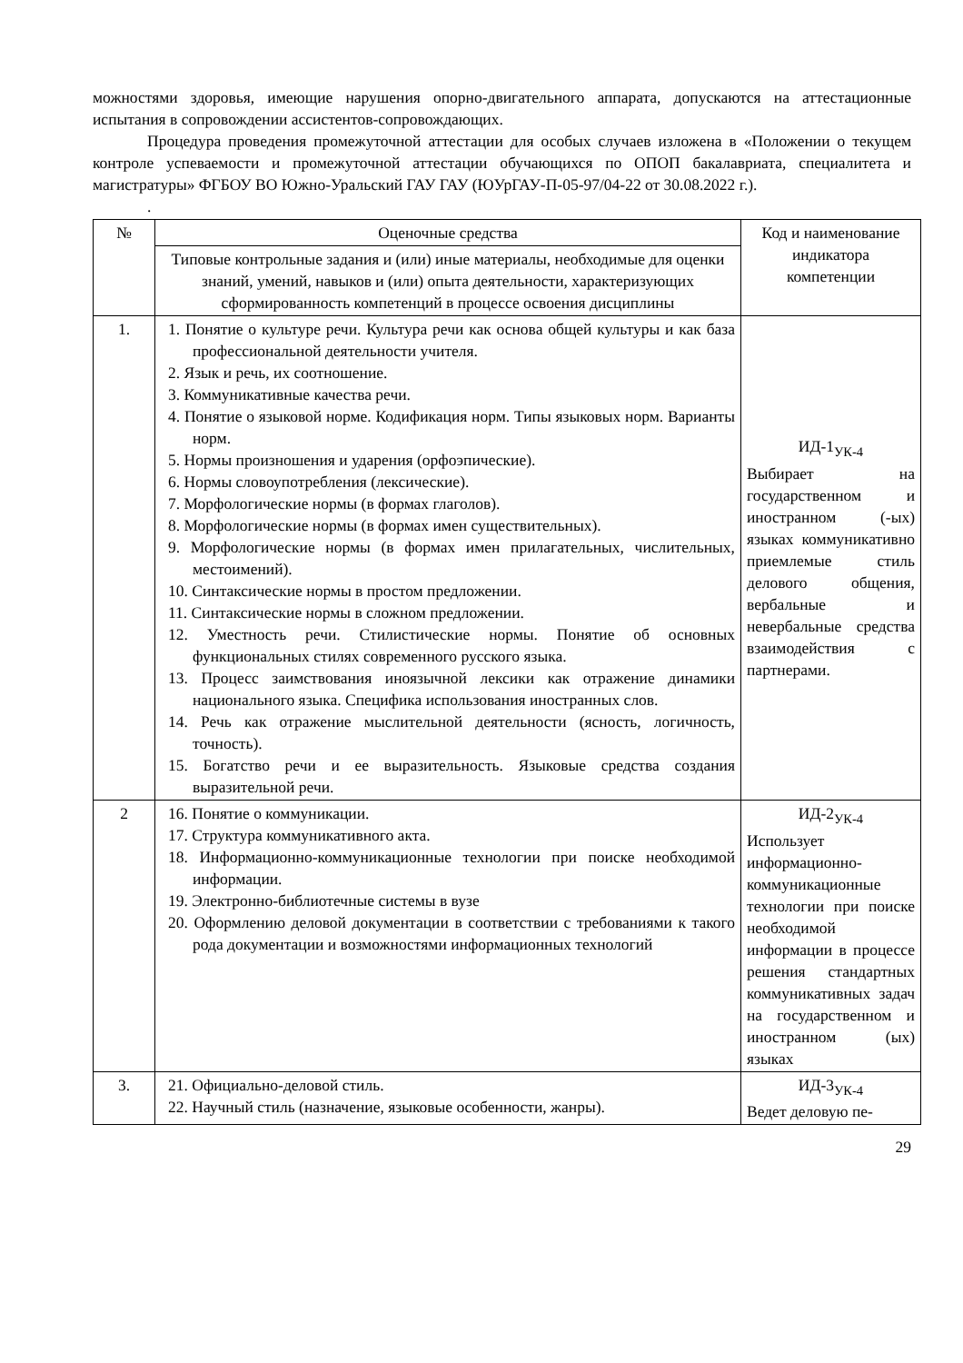можностями здоровья, имеющие нарушения опорно-двигательного аппарата, допускаются на аттестационные испытания в сопровождении ассистентов-сопровождающих.
Процедура проведения промежуточной аттестации для особых случаев изложена в «Положении о текущем контроле успеваемости и промежуточной аттестации обучающихся по ОПОП бакалавриата, специалитета и магистратуры» ФГБОУ ВО Южно-Уральский ГАУ ГАУ (ЮУрГАУ-П-05-97/04-22 от 30.08.2022 г.).
.
| № | Оценочные средства | Код и наименование индикатора компетенции |
| | Типовые контрольные задания и (или) иные материалы, необходимые для оценки знаний, умений, навыков и (или) опыта деятельности, характеризующих сформированность компетенций в процессе освоения дисциплины | |
| 1. | 1. Понятие о культуре речи. Культура речи как основа общей культуры и как база профессиональной деятельности учителя. 2. Язык и речь, их соотношение. 3. Коммуникативные качества речи. 4. Понятие о языковой норме. Кодификация норм. Типы языковых норм. Варианты норм. 5. Нормы произношения и ударения (орфоэпические). 6. Нормы словоупотребления (лексические). 7. Морфологические нормы (в формах глаголов). 8. Морфологические нормы (в формах имен существительных). 9. Морфологические нормы (в формах имен прилагательных, числительных, местоимений). 10. Синтаксические нормы в простом предложении. 11. Синтаксические нормы в сложном предложении. 12. Уместность речи. Стилистические нормы. Понятие об основных функциональных стилях современного русского языка. 13. Процесс заимствования иноязычной лексики как отражение динамики национального языка. Специфика использования иностранных слов. 14. Речь как отражение мыслительной деятельности (ясность, логичность, точность). 15. Богатство речи и ее выразительность. Языковые средства создания выразительной речи. | ИД-1<sub>УК-4</sub> Выбирает на государственном и иностранном (-ых) языках коммуникативно приемлемые стиль делового общения, вербальные и невербальные средства взаимодействия с партнерами. |
| 2 | 16. Понятие о коммуникации. 17. Структура коммуникативного акта. 18. Информационно-коммуникационные технологии при поиске необходимой информации. 19. Электронно-библиотечные системы в вузе 20. Оформлению деловой документации в соответствии с требованиями к такого рода документации и возможностями информационных технологий | ИД-2<sub>УК-4</sub> Использует информационно-коммуникационные технологии при поиске необходимой информации в процессе решения стандартных коммуникативных задач на государственном и иностранном (ых) языках |
| 3. | 21. Официально-деловой стиль. 22. Научный стиль (назначение, языковые особенности, жанры). | ИД-3<sub>УК-4</sub> Ведет деловую пе- |
29